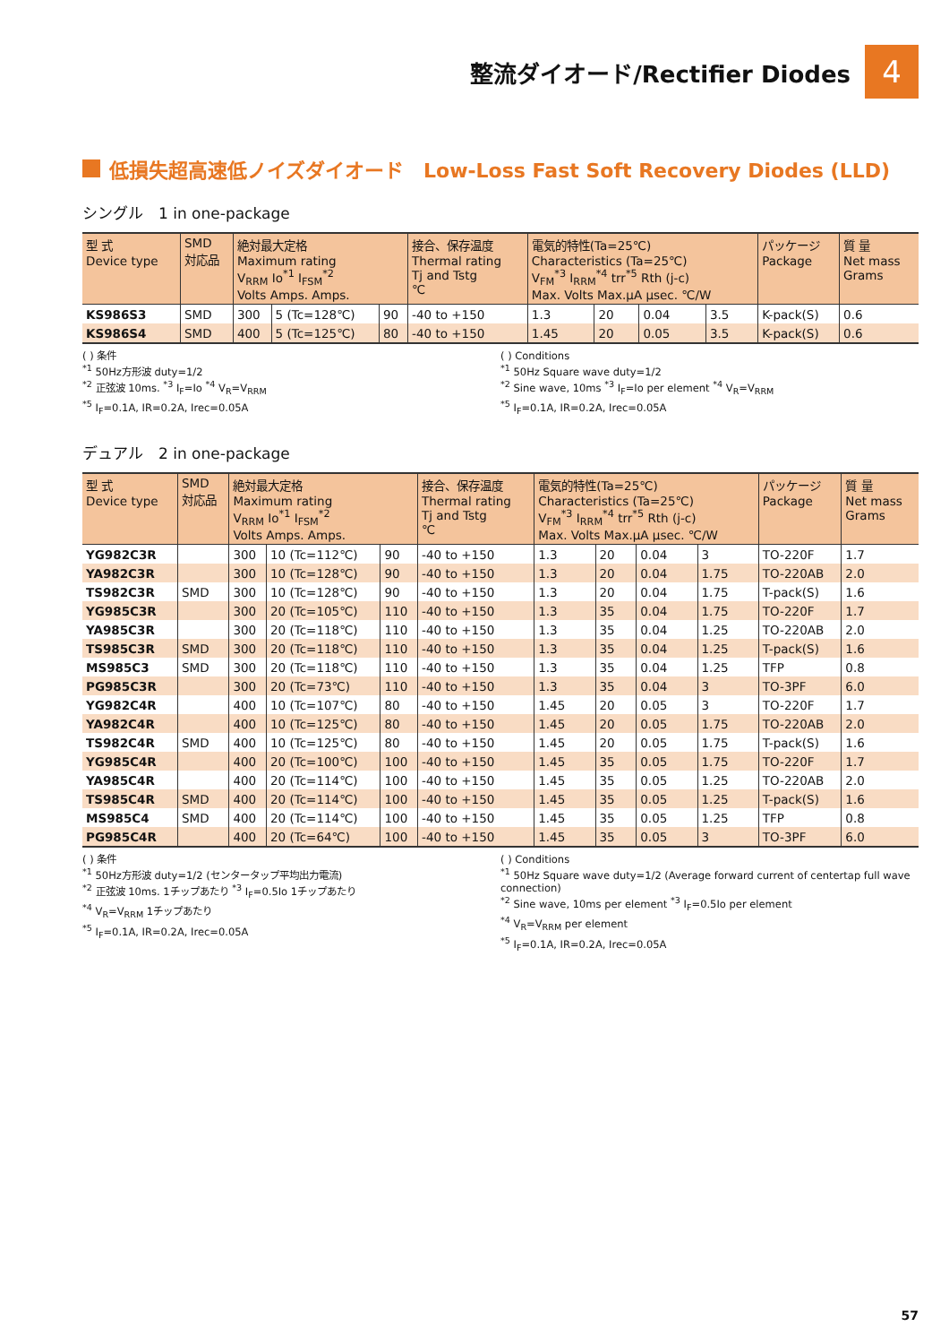整流ダイオード/Rectifier Diodes
4
低損失超高速低ノイズダイオード　Low-Loss Fast Soft Recovery Diodes (LLD)
シングル　1 in one-package
| 型 式 Device type | SMD 対応品 | 絶対最大定格 Maximum rating V<sub>RRM</sub> Io<sup>*1</sup> I<sub>FSM</sub><sup>*2</sup> Volts Amps. Amps. | | | 接合、保存温度 Thermal rating Tj and Tstg ℃ | 電気的特性(Ta=25℃) Characteristics (Ta=25℃) V<sub>FM</sub><sup>*3</sup> I<sub>RRM</sub><sup>*4</sup> trr<sup>*5</sup> Rth (j-c) Max. Volts Max.μA μsec. ℃/W | | | | パッケージ Package | 質 量 Net mass Grams |
| --- | --- | --- | --- | --- | --- | --- | --- | --- | --- | --- | --- |
| KS986S3 | SMD | 300 | 5 (Tc=128℃) | 90 | -40 to +150 | 1.3 | 20 | 0.04 | 3.5 | K-pack(S) | 0.6 |
| KS986S4 | SMD | 400 | 5 (Tc=125℃) | 80 | -40 to +150 | 1.45 | 20 | 0.05 | 3.5 | K-pack(S) | 0.6 |
( ) 条件
<sup>*1</sup> 50Hz方形波 duty=1/2
<sup>*2</sup> 正弦波 10ms. <sup>*3</sup> I<sub>F</sub>=Io <sup>*4</sup> V<sub>R</sub>=V<sub>RRM</sub>
<sup>*5</sup> I<sub>F</sub>=0.1A, IR=0.2A, Irec=0.05A
( ) Conditions
<sup>*1</sup> 50Hz Square wave duty=1/2
<sup>*2</sup> Sine wave, 10ms <sup>*3</sup> I<sub>F</sub>=Io per element <sup>*4</sup> V<sub>R</sub>=V<sub>RRM</sub>
<sup>*5</sup> I<sub>F</sub>=0.1A, IR=0.2A, Irec=0.05A
デュアル　2 in one-package
| 型 式 Device type | SMD 対応品 | 絶対最大定格 Maximum rating V<sub>RRM</sub> Io<sup>*1</sup> I<sub>FSM</sub><sup>*2</sup> Volts Amps. Amps. | | | 接合、保存温度 Thermal rating Tj and Tstg ℃ | 電気的特性(Ta=25℃) Characteristics (Ta=25℃) V<sub>FM</sub><sup>*3</sup> I<sub>RRM</sub><sup>*4</sup> trr<sup>*5</sup> Rth (j-c) Max. Volts Max.μA μsec. ℃/W | | | | パッケージ Package | 質 量 Net mass Grams |
| --- | --- | --- | --- | --- | --- | --- | --- | --- | --- | --- | --- |
| YG982C3R | | 300 | 10 (Tc=112℃) | 90 | -40 to +150 | 1.3 | 20 | 0.04 | 3 | TO-220F | 1.7 |
| YA982C3R | | 300 | 10 (Tc=128℃) | 90 | -40 to +150 | 1.3 | 20 | 0.04 | 1.75 | TO-220AB | 2.0 |
| TS982C3R | SMD | 300 | 10 (Tc=128℃) | 90 | -40 to +150 | 1.3 | 20 | 0.04 | 1.75 | T-pack(S) | 1.6 |
| YG985C3R | | 300 | 20 (Tc=105℃) | 110 | -40 to +150 | 1.3 | 35 | 0.04 | 1.75 | TO-220F | 1.7 |
| YA985C3R | | 300 | 20 (Tc=118℃) | 110 | -40 to +150 | 1.3 | 35 | 0.04 | 1.25 | TO-220AB | 2.0 |
| TS985C3R | SMD | 300 | 20 (Tc=118℃) | 110 | -40 to +150 | 1.3 | 35 | 0.04 | 1.25 | T-pack(S) | 1.6 |
| MS985C3 | SMD | 300 | 20 (Tc=118℃) | 110 | -40 to +150 | 1.3 | 35 | 0.04 | 1.25 | TFP | 0.8 |
| PG985C3R | | 300 | 20 (Tc=73℃) | 110 | -40 to +150 | 1.3 | 35 | 0.04 | 3 | TO-3PF | 6.0 |
| YG982C4R | | 400 | 10 (Tc=107℃) | 80 | -40 to +150 | 1.45 | 20 | 0.05 | 3 | TO-220F | 1.7 |
| YA982C4R | | 400 | 10 (Tc=125℃) | 80 | -40 to +150 | 1.45 | 20 | 0.05 | 1.75 | TO-220AB | 2.0 |
| TS982C4R | SMD | 400 | 10 (Tc=125℃) | 80 | -40 to +150 | 1.45 | 20 | 0.05 | 1.75 | T-pack(S) | 1.6 |
| YG985C4R | | 400 | 20 (Tc=100℃) | 100 | -40 to +150 | 1.45 | 35 | 0.05 | 1.75 | TO-220F | 1.7 |
| YA985C4R | | 400 | 20 (Tc=114℃) | 100 | -40 to +150 | 1.45 | 35 | 0.05 | 1.25 | TO-220AB | 2.0 |
| TS985C4R | SMD | 400 | 20 (Tc=114℃) | 100 | -40 to +150 | 1.45 | 35 | 0.05 | 1.25 | T-pack(S) | 1.6 |
| MS985C4 | SMD | 400 | 20 (Tc=114℃) | 100 | -40 to +150 | 1.45 | 35 | 0.05 | 1.25 | TFP | 0.8 |
| PG985C4R | | 400 | 20 (Tc=64℃) | 100 | -40 to +150 | 1.45 | 35 | 0.05 | 3 | TO-3PF | 6.0 |
( ) 条件
<sup>*1</sup> 50Hz方形波 duty=1/2 (センタータップ平均出力電流)
<sup>*2</sup> 正弦波 10ms. 1チップあたり <sup>*3</sup> I<sub>F</sub>=0.5Io 1チップあたり
<sup>*4</sup> V<sub>R</sub>=V<sub>RRM</sub> 1チップあたり
<sup>*5</sup> I<sub>F</sub>=0.1A, IR=0.2A, Irec=0.05A
( ) Conditions
<sup>*1</sup> 50Hz Square wave duty=1/2 (Average forward current of centertap full wave connection)
<sup>*2</sup> Sine wave, 10ms per element <sup>*3</sup> I<sub>F</sub>=0.5Io per element
<sup>*4</sup> V<sub>R</sub>=V<sub>RRM</sub> per element
<sup>*5</sup> I<sub>F</sub>=0.1A, IR=0.2A, Irec=0.05A
57